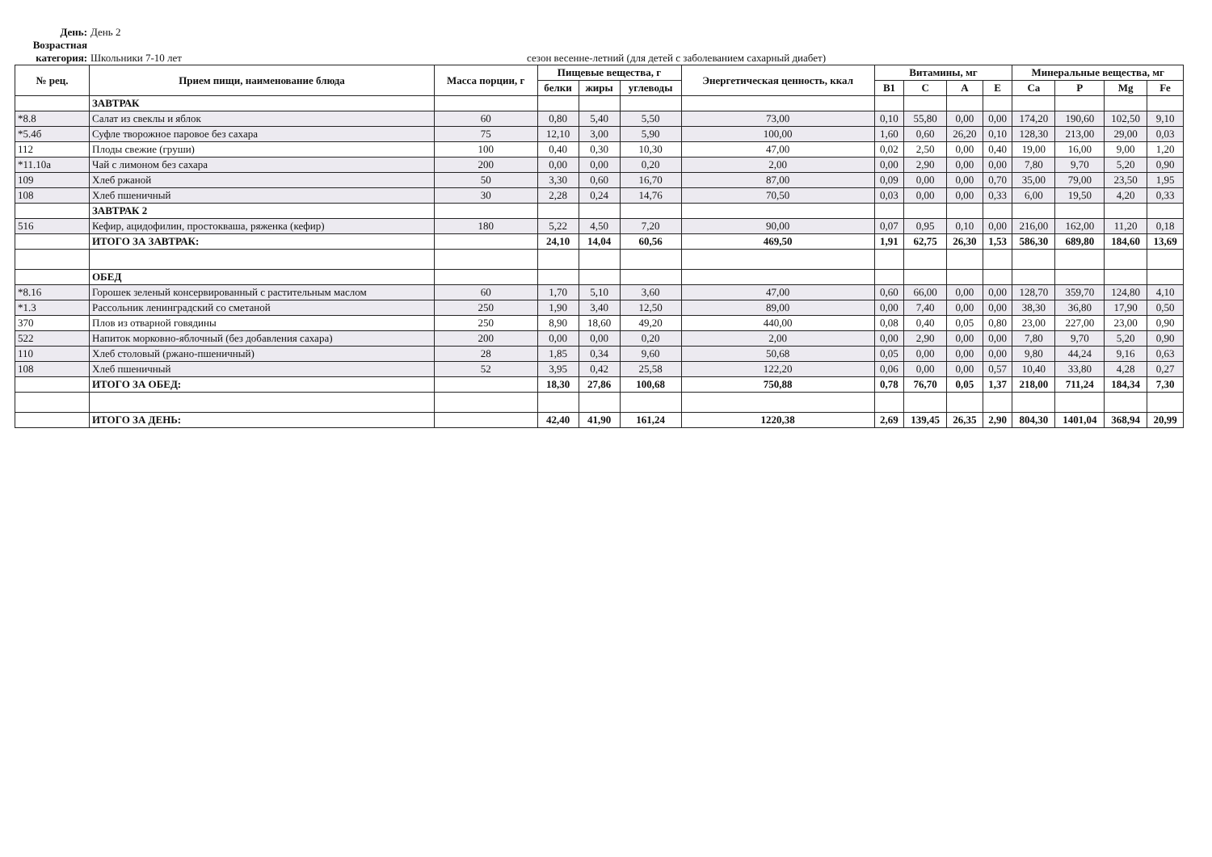День: День 2
Возрастная категория: Школьники 7-10 лет сезон весенне-летний (для детей с заболеванием сахарный диабет)
| № рец. | Прием пищи, наименование блюда | Масса порции, г | Пищевые вещества, г | | | Энергетическая ценность, ккал | Витамины, мг | | | | Минеральные вещества, мг | | | |
| --- | --- | --- | --- | --- | --- | --- | --- | --- | --- | --- | --- | --- | --- | --- |
| | | | белки | жиры | углеводы | | B1 | C | A | E | Ca | P | Mg | Fe |
| | ЗАВТРАК | | | | | | | | | | | | | |
| *8.8 | Салат из свеклы и яблок | 60 | 0,80 | 5,40 | 5,50 | 73,00 | 0,10 | 55,80 | 0,00 | 0,00 | 174,20 | 190,60 | 102,50 | 9,10 |
| *5.4б | Суфле творожное паровое без сахара | 75 | 12,10 | 3,00 | 5,90 | 100,00 | 1,60 | 0,60 | 26,20 | 0,10 | 128,30 | 213,00 | 29,00 | 0,03 |
| 112 | Плоды свежие (груши) | 100 | 0,40 | 0,30 | 10,30 | 47,00 | 0,02 | 2,50 | 0,00 | 0,40 | 19,00 | 16,00 | 9,00 | 1,20 |
| *11.10а | Чай с лимоном без сахара | 200 | 0,00 | 0,00 | 0,20 | 2,00 | 0,00 | 2,90 | 0,00 | 0,00 | 7,80 | 9,70 | 5,20 | 0,90 |
| 109 | Хлеб ржаной | 50 | 3,30 | 0,60 | 16,70 | 87,00 | 0,09 | 0,00 | 0,00 | 0,70 | 35,00 | 79,00 | 23,50 | 1,95 |
| 108 | Хлеб пшеничный | 30 | 2,28 | 0,24 | 14,76 | 70,50 | 0,03 | 0,00 | 0,00 | 0,33 | 6,00 | 19,50 | 4,20 | 0,33 |
| | ЗАВТРАК 2 | | | | | | | | | | | | | |
| 516 | Кефир, ацидофилин, простокваша, ряженка (кефир) | 180 | 5,22 | 4,50 | 7,20 | 90,00 | 0,07 | 0,95 | 0,10 | 0,00 | 216,00 | 162,00 | 11,20 | 0,18 |
| | ИТОГО ЗА ЗАВТРАК: | | 24,10 | 14,04 | 60,56 | 469,50 | 1,91 | 62,75 | 26,30 | 1,53 | 586,30 | 689,80 | 184,60 | 13,69 |
| | ОБЕД | | | | | | | | | | | | | |
| *8.16 | Горошек зеленый консервированный с растительным маслом | 60 | 1,70 | 5,10 | 3,60 | 47,00 | 0,60 | 66,00 | 0,00 | 0,00 | 128,70 | 359,70 | 124,80 | 4,10 |
| *1.3 | Рассольник ленинградский со сметаной | 250 | 1,90 | 3,40 | 12,50 | 89,00 | 0,00 | 7,40 | 0,00 | 0,00 | 38,30 | 36,80 | 17,90 | 0,50 |
| 370 | Плов из отварной говядины | 250 | 8,90 | 18,60 | 49,20 | 440,00 | 0,08 | 0,40 | 0,05 | 0,80 | 23,00 | 227,00 | 23,00 | 0,90 |
| 522 | Напиток морковно-яблочный (без добавления сахара) | 200 | 0,00 | 0,00 | 0,20 | 2,00 | 0,00 | 2,90 | 0,00 | 0,00 | 7,80 | 9,70 | 5,20 | 0,90 |
| 110 | Хлеб столовый (ржано-пшеничный) | 28 | 1,85 | 0,34 | 9,60 | 50,68 | 0,05 | 0,00 | 0,00 | 0,00 | 9,80 | 44,24 | 9,16 | 0,63 |
| 108 | Хлеб пшеничный | 52 | 3,95 | 0,42 | 25,58 | 122,20 | 0,06 | 0,00 | 0,00 | 0,57 | 10,40 | 33,80 | 4,28 | 0,27 |
| | ИТОГО ЗА ОБЕД: | | 18,30 | 27,86 | 100,68 | 750,88 | 0,78 | 76,70 | 0,05 | 1,37 | 218,00 | 711,24 | 184,34 | 7,30 |
| | ИТОГО ЗА ДЕНЬ: | | 42,40 | 41,90 | 161,24 | 1220,38 | 2,69 | 139,45 | 26,35 | 2,90 | 804,30 | 1401,04 | 368,94 | 20,99 |